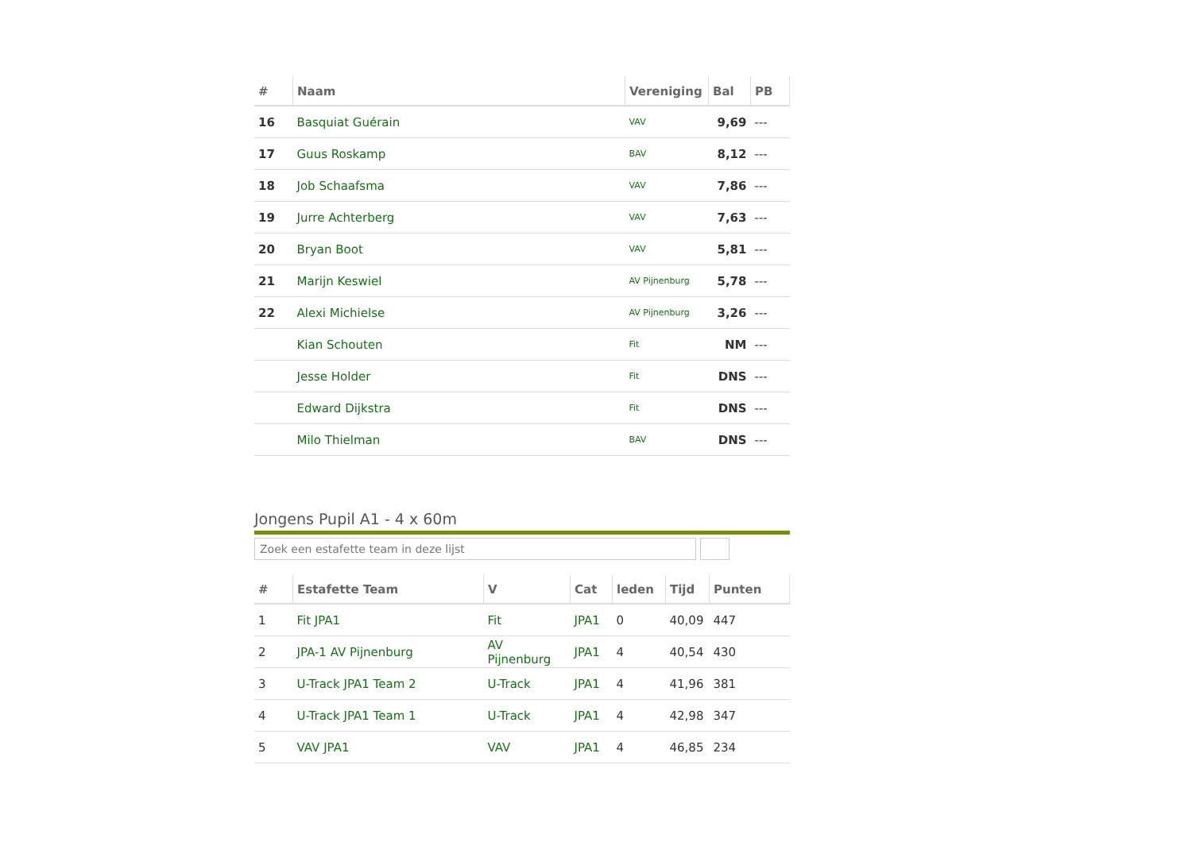| # | Naam | Vereniging | Bal | PB |
| --- | --- | --- | --- | --- |
| 16 | Basquiat Guérain | VAV | 9,69 | --- |
| 17 | Guus Roskamp | BAV | 8,12 | --- |
| 18 | Job Schaafsma | VAV | 7,86 | --- |
| 19 | Jurre Achterberg | VAV | 7,63 | --- |
| 20 | Bryan Boot | VAV | 5,81 | --- |
| 21 | Marijn Keswiel | AV Pijnenburg | 5,78 | --- |
| 22 | Alexi Michielse | AV Pijnenburg | 3,26 | --- |
| | Kian Schouten | Fit | NM | --- |
| | Jesse Holder | Fit | DNS | --- |
| | Edward Dijkstra | Fit | DNS | --- |
| | Milo Thielman | BAV | DNS | --- |
Jongens Pupil A1 - 4 x 60m
Zoek een estafette team in deze lijst
| # | Estafette Team | V | Cat | leden | Tijd | Punten |
| --- | --- | --- | --- | --- | --- | --- |
| 1 | Fit JPA1 | Fit | JPA1 | 0 | 40,09 | 447 |
| 2 | JPA-1 AV Pijnenburg | AV Pijnenburg | JPA1 | 4 | 40,54 | 430 |
| 3 | U-Track JPA1 Team 2 | U-Track | JPA1 | 4 | 41,96 | 381 |
| 4 | U-Track JPA1 Team 1 | U-Track | JPA1 | 4 | 42,98 | 347 |
| 5 | VAV JPA1 | VAV | JPA1 | 4 | 46,85 | 234 |